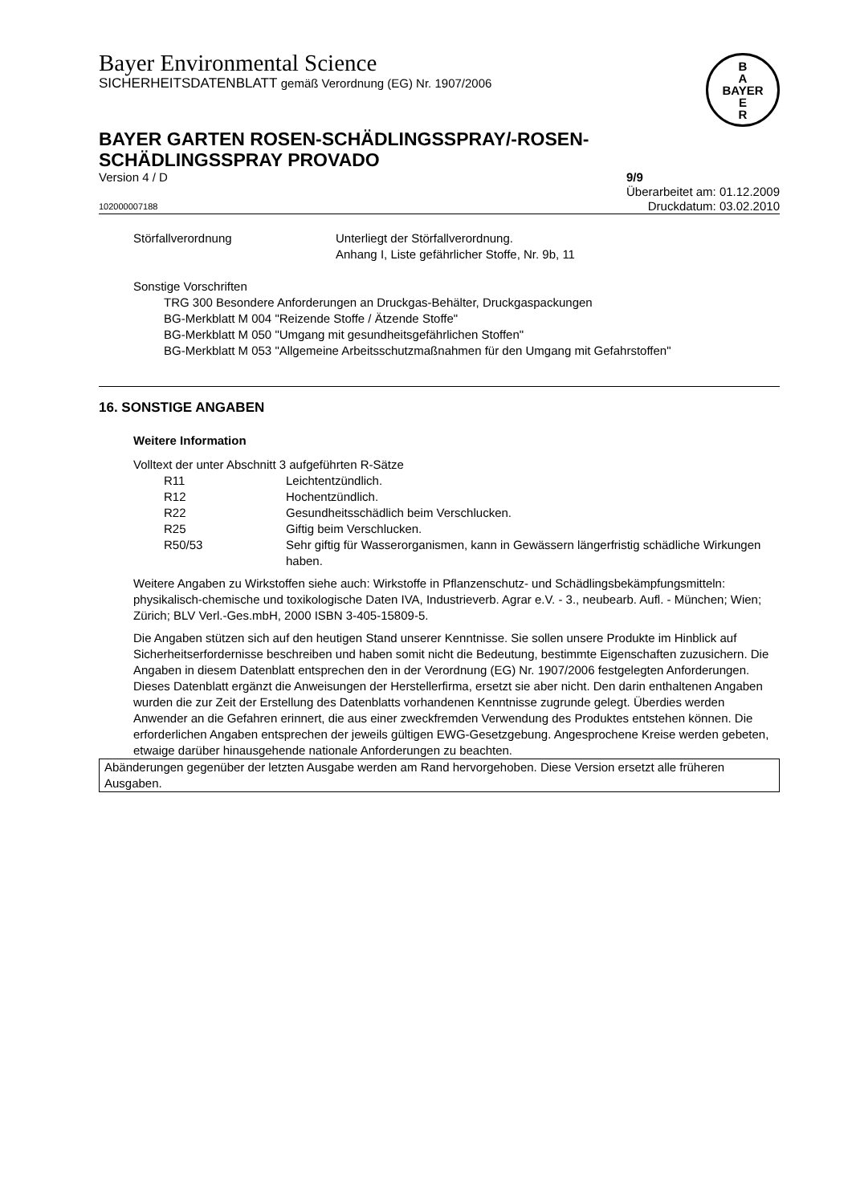B
A
BAYER
E
R
Bayer Environmental Science
SICHERHEITSDATENBLATT gemäß Verordnung (EG) Nr. 1907/2006
BAYER GARTEN ROSEN-SCHÄDLINGSSPRAY/-ROSEN-
SCHÄDLINGSSPRAY PROVADO
Version 4 / D 9/9
Überarbeitet am: 01.12.2009
102000007188 Druckdatum: 03.02.2010
Störfallverordnung Unterliegt der Störfallverordnung.
Anhang I, Liste gefährlicher Stoffe, Nr. 9b, 11
Sonstige Vorschriften
TRG 300 Besondere Anforderungen an Druckgas-Behälter, Druckgaspackungen
BG-Merkblatt M 004 "Reizende Stoffe / Ätzende Stoffe"
BG-Merkblatt M 050 "Umgang mit gesundheitsgefährlichen Stoffen"
BG-Merkblatt M 053 "Allgemeine Arbeitsschutzmaßnahmen für den Umgang mit Gefahrstoffen"
16. SONSTIGE ANGABEN
Weitere Information
Volltext der unter Abschnitt 3 aufgeführten R-Sätze
R11 Leichtentzündlich.
R12 Hochentzündlich.
R22 Gesundheitsschädlich beim Verschlucken.
R25 Giftig beim Verschlucken.
R50/53 Sehr giftig für Wasserorganismen, kann in Gewässern längerfristig schädliche Wirkungen haben.
Weitere Angaben zu Wirkstoffen siehe auch: Wirkstoffe in Pflanzenschutz- und Schädlingsbekämpfungsmitteln: physikalisch-chemische und toxikologische Daten IVA, Industrieverb. Agrar e.V. - 3., neubearb. Aufl. - München; Wien; Zürich; BLV Verl.-Ges.mbH, 2000 ISBN 3-405-15809-5.
Die Angaben stützen sich auf den heutigen Stand unserer Kenntnisse. Sie sollen unsere Produkte im Hinblick auf Sicherheitserfordernisse beschreiben und haben somit nicht die Bedeutung, bestimmte Eigenschaften zuzusichern. Die Angaben in diesem Datenblatt entsprechen den in der Verordnung (EG) Nr. 1907/2006 festgelegten Anforderungen. Dieses Datenblatt ergänzt die Anweisungen der Herstellerfirma, ersetzt sie aber nicht. Den darin enthaltenen Angaben wurden die zur Zeit der Erstellung des Datenblatts vorhandenen Kenntnisse zugrunde gelegt. Überdies werden Anwender an die Gefahren erinnert, die aus einer zweckfremden Verwendung des Produktes entstehen können. Die erforderlichen Angaben entsprechen der jeweils gültigen EWG-Gesetzgebung. Angesprochene Kreise werden gebeten, etwaige darüber hinausgehende nationale Anforderungen zu beachten.
Abänderungen gegenüber der letzten Ausgabe werden am Rand hervorgehoben. Diese Version ersetzt alle früheren Ausgaben.